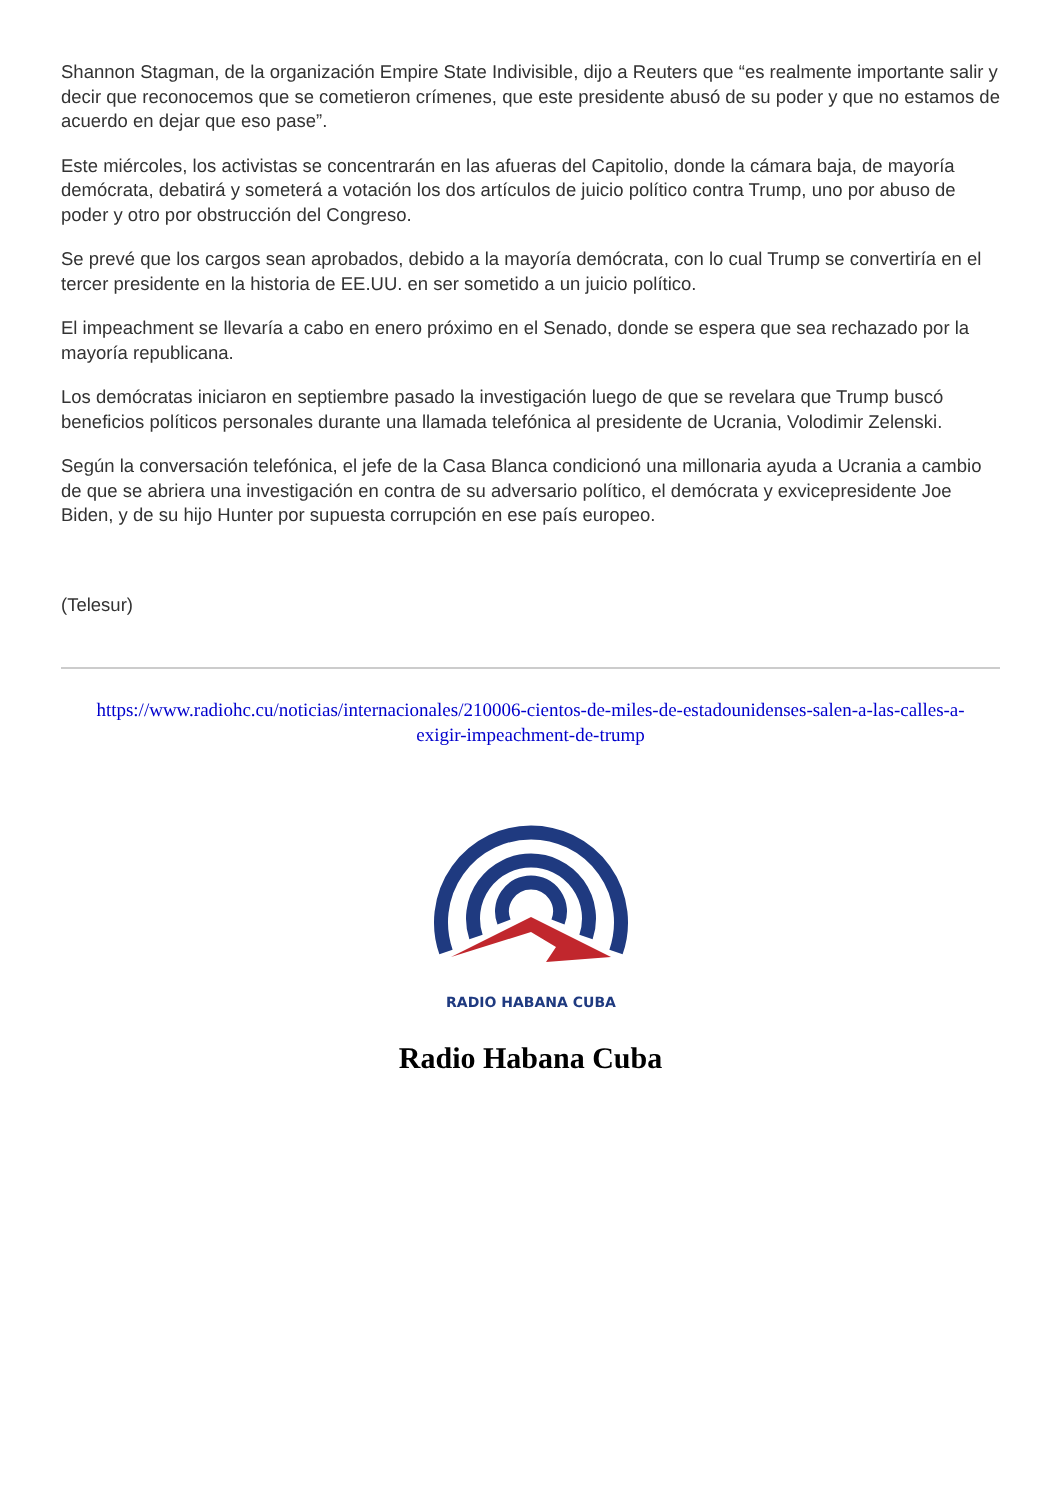Shannon Stagman, de la organización Empire State Indivisible, dijo a Reuters que “es realmente importante salir y decir que reconocemos que se cometieron crímenes, que este presidente abusó de su poder y que no estamos de acuerdo en dejar que eso pase”.
Este miércoles, los activistas se concentrarán en las afueras del Capitolio, donde la cámara baja, de mayoría demócrata, debatirá y someterá a votación los dos artículos de juicio político contra Trump, uno por abuso de poder y otro por obstrucción del Congreso.
Se prevé que los cargos sean aprobados, debido a la mayoría demócrata, con lo cual Trump se convertiría en el tercer presidente en la historia de EE.UU. en ser sometido a un juicio político.
El impeachment se llevaría a cabo en enero próximo en el Senado, donde se espera que sea rechazado por la mayoría republicana.
Los demócratas iniciaron en septiembre pasado la investigación luego de que se revelara que Trump buscó beneficios políticos personales durante una llamada telefónica al presidente de Ucrania, Volodimir Zelenski.
Según la conversación telefónica, el jefe de la Casa Blanca condicionó una millonaria ayuda a Ucrania a cambio de que se abriera una investigación en contra de su adversario político, el demócrata y exvicepresidente Joe Biden, y de su hijo Hunter por supuesta corrupción en ese país europeo.
(Telesur)
https://www.radiohc.cu/noticias/internacionales/210006-cientos-de-miles-de-estadounidenses-salen-a-las-calles-a-exigir-impeachment-de-trump
RADIO HABANA CUBA
Radio Habana Cuba